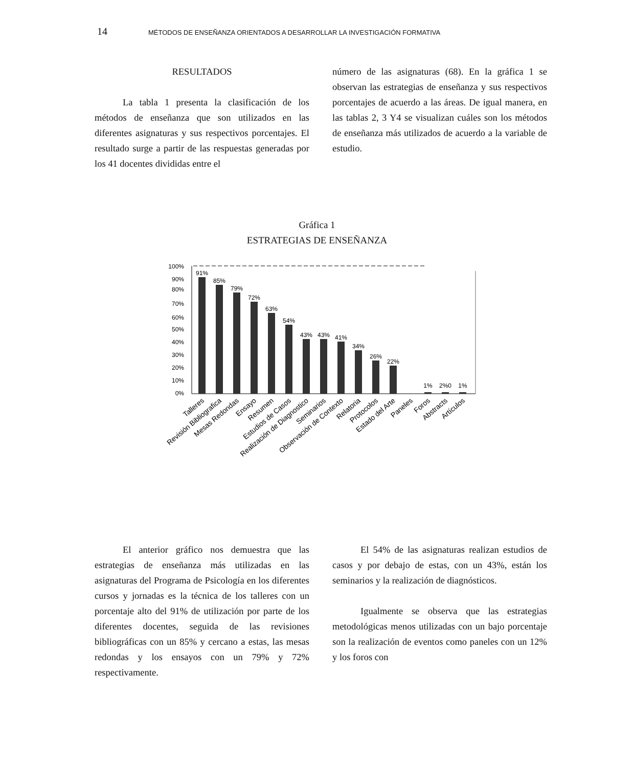14 MÉTODOS DE ENSEÑANZA ORIENTADOS A DESARROLLAR LA INVESTIGACIÓN FORMATIVA
RESULTADOS
La tabla 1 presenta la clasificación de los métodos de enseñanza que son utilizados en las diferentes asignaturas y sus respectivos porcentajes. El resultado surge a partir de las respuestas generadas por los 41 docentes divididas entre el
número de las asignaturas (68). En la gráfica 1 se observan las estrategias de enseñanza y sus respectivos porcentajes de acuerdo a las áreas. De igual manera, en las tablas 2, 3 Y4 se visualizan cuáles son los métodos de enseñanza más utilizados de acuerdo a la variable de estudio.
Gráfica 1
ESTRATEGIAS DE ENSEÑANZA
100%
90%
80%
70%
60%
50%
40%
30%
20%
10%
0%
91%
85%
79%
72%
63%
54%
43%
43%
41%
34%
26%
22%
1%
2%0
1%
Talleres
Revisión Bibliografica
Mesas Redondas
Ensayo
Resumen
Estudios de Casos
Realización de Diagnostico
Seminarios
Observación de Contexto
Relatoria
Protocolos
Estado del Arte
Paneles
Foros
Abstracts
Artículos
El anterior gráfico nos demuestra que las estrategias de enseñanza más utilizadas en las asignaturas del Programa de Psicología en los diferentes cursos y jornadas es la técnica de los talleres con un porcentaje alto del 91% de utilización por parte de los diferentes docentes, seguida de las revisiones bibliográficas con un 85% y cercano a estas, las mesas redondas y los ensayos con un 79% y 72% respectivamente.
El 54% de las asignaturas realizan estudios de casos y por debajo de estas, con un 43%, están los seminarios y la realización de diagnósticos.
Igualmente se observa que las estrategias metodológicas menos utilizadas con un bajo porcentaje son la realización de eventos como paneles con un 12% y los foros con